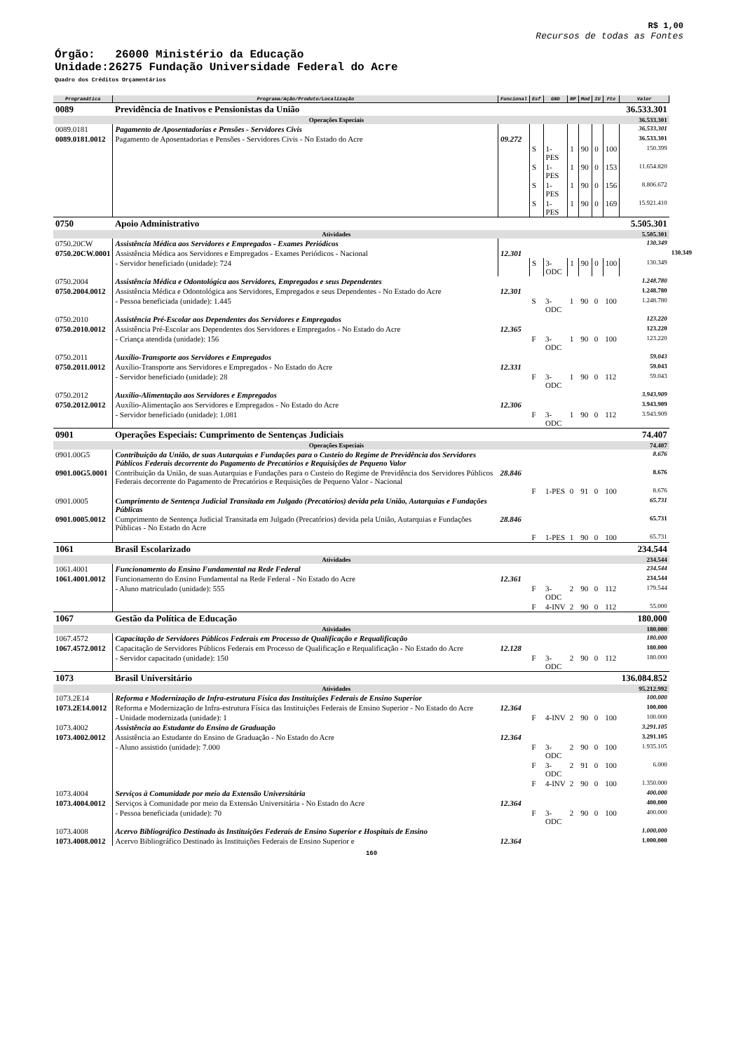R$ 1,00
Recursos de todas as Fontes
Órgão: 26000 Ministério da Educação
Unidade:26275 Fundação Universidade Federal do Acre
Quadro dos Créditos Orçamentários
| Programática | Programa/Ação/Produto/Localização | Funcional | Esf | GND | RP | Mod | IU | Fte | Valor | |
| --- | --- | --- | --- | --- | --- | --- | --- | --- | --- | --- |
| 0089 | Previdência de Inativos e Pensionistas da União | | | | | | | | 36.533.301 | |
| Operações Especiais | | | | | | | | | 36.533.301 | |
| 0089.0181 | Pagamento de Aposentadorias e Pensões - Servidores Civis | | | | | | | | 36.533.301 | |
| 0089.0181.0012 | Pagamento de Aposentadorias e Pensões - Servidores Civis - No Estado do Acre | 09.272 | | | | | | | 36.533.301 | |
| | | | S | 1-PES | 1 | 90 | 0 | 100 | 150.399 | |
| | | | S | 1-PES | 1 | 90 | 0 | 153 | 11.654.820 | |
| | | | S | 1-PES | 1 | 90 | 0 | 156 | 8.806.672 | |
| | | | S | 1-PES | 1 | 90 | 0 | 169 | 15.921.410 | |
| 0750 | Apoio Administrativo | | | | | | | | 5.505.301 | |
| Atividades | | | | | | | | | 5.505.301 | |
| 0750.20CW | Assistência Médica aos Servidores e Empregados - Exames Periódicos | | | | | | | | 130.349 | |
| 0750.20CW.0001 | Assistência Médica aos Servidores e Empregados - Exames Periódicos - Nacional | 12.301 | | | | | | | | 130.349 |
| | - Servidor beneficiado (unidade): 724 | | S | 3-ODC | 1 | 90 | 0 | 100 | 130.349 | |
| 0750.2004 | Assistência Médica e Odontológica aos Servidores, Empregados e seus Dependentes | | | | | | | | 1.248.780 | |
| 0750.2004.0012 | Assistência Médica e Odontológica aos Servidores, Empregados e seus Dependentes - No Estado do Acre | 12.301 | | | | | | | 1.248.780 | |
| | - Pessoa beneficiada (unidade): 1.445 | | S | 3-ODC | 1 | 90 | 0 | 100 | 1.248.780 | |
| 0750.2010 | Assistência Pré-Escolar aos Dependentes dos Servidores e Empregados | | | | | | | | 123.220 | |
| 0750.2010.0012 | Assistência Pré-Escolar aos Dependentes dos Servidores e Empregados - No Estado do Acre | 12.365 | | | | | | | 123.220 | |
| | - Criança atendida (unidade): 156 | | F | 3-ODC | 1 | 90 | 0 | 100 | 123.220 | |
| 0750.2011 | Auxílio-Transporte aos Servidores e Empregados | | | | | | | | 59.043 | |
| 0750.2011.0012 | Auxílio-Transporte aos Servidores e Empregados - No Estado do Acre | 12.331 | | | | | | | 59.043 | |
| | - Servidor beneficiado (unidade): 28 | | F | 3-ODC | 1 | 90 | 0 | 112 | 59.043 | |
| 0750.2012 | Auxílio-Alimentação aos Servidores e Empregados | | | | | | | | 3.943.909 | |
| 0750.2012.0012 | Auxílio-Alimentação aos Servidores e Empregados - No Estado do Acre | 12.306 | | | | | | | 3.943.909 | |
| | - Servidor beneficiado (unidade): 1.081 | | F | 3-ODC | 1 | 90 | 0 | 112 | 3.943.909 | |
| 0901 | Operações Especiais: Cumprimento de Sentenças Judiciais | | | | | | | | 74.407 | |
| Operações Especiais | | | | | | | | | 74.407 | |
| 0901.00G5 | Contribuição da União, de suas Autarquias e Fundações para o Custeio do Regime de Previdência dos Servidores Públicos Federais decorrente do Pagamento de Precatórios e Requisições de Pequeno Valor | | | | | | | | 8.676 | |
| 0901.00G5.0001 | Contribuição da União, de suas Autarquias e Fundações para o Custeio do Regime de Previdência dos Servidores Públicos Federais decorrente do Pagamento de Precatórios e Requisições de Pequeno Valor - Nacional | 28.846 | | | | | | | 8.676 | |
| | | | F | 1-PES | 0 | 91 | 0 | 100 | 8.676 | |
| 0901.0005 | Cumprimento de Sentença Judicial Transitada em Julgado (Precatórios) devida pela União, Autarquias e Fundações Públicas | | | | | | | | 65.731 | |
| 0901.0005.0012 | Cumprimento de Sentença Judicial Transitada em Julgado (Precatórios) devida pela União, Autarquias e Fundações Públicas - No Estado do Acre | 28.846 | | | | | | | 65.731 | |
| | | | F | 1-PES | 1 | 90 | 0 | 100 | 65.731 | |
| 1061 | Brasil Escolarizado | | | | | | | | 234.544 | |
| Atividades | | | | | | | | | 234.544 | |
| 1061.4001 | Funcionamento do Ensino Fundamental na Rede Federal | | | | | | | | 234.544 | |
| 1061.4001.0012 | Funcionamento do Ensino Fundamental na Rede Federal - No Estado do Acre | 12.361 | | | | | | | 234.544 | |
| | - Aluno matriculado (unidade): 555 | | F | 3-ODC | 2 | 90 | 0 | 112 | 179.544 | |
| | | | F | 4-INV | 2 | 90 | 0 | 112 | 55.000 | |
| 1067 | Gestão da Política de Educação | | | | | | | | 180.000 | |
| Atividades | | | | | | | | | 180.000 | |
| 1067.4572 | Capacitação de Servidores Públicos Federais em Processo de Qualificação e Requalificação | | | | | | | | 180.000 | |
| 1067.4572.0012 | Capacitação de Servidores Públicos Federais em Processo de Qualificação e Requalificação - No Estado do Acre | 12.128 | | | | | | | 180.000 | |
| | - Servidor capacitado (unidade): 150 | | F | 3-ODC | 2 | 90 | 0 | 112 | 180.000 | |
| 1073 | Brasil Universitário | | | | | | | | 136.084.852 | |
| Atividades | | | | | | | | | 95.212.992 | |
| 1073.2E14 | Reforma e Modernização de Infra-estrutura Física das Instituições Federais de Ensino Superior | | | | | | | | 100.000 | |
| 1073.2E14.0012 | Reforma e Modernização de Infra-estrutura Física das Instituições Federais de Ensino Superior - No Estado do Acre | 12.364 | | | | | | | 100.000 | |
| | - Unidade modernizada (unidade): 1 | | F | 4-INV | 2 | 90 | 0 | 100 | 100.000 | |
| 1073.4002 | Assistência ao Estudante do Ensino de Graduação | | | | | | | | 3.291.105 | |
| 1073.4002.0012 | Assistência ao Estudante do Ensino de Graduação - No Estado do Acre | 12.364 | | | | | | | 3.291.105 | |
| | - Aluno assistido (unidade): 7.000 | | F | 3-ODC | 2 | 90 | 0 | 100 | 1.935.105 | |
| | | | F | 3-ODC | 2 | 91 | 0 | 100 | 6.000 | |
| | | | F | 4-INV | 2 | 90 | 0 | 100 | 1.350.000 | |
| 1073.4004 | Serviços à Comunidade por meio da Extensão Universitária | | | | | | | | 400.000 | |
| 1073.4004.0012 | Serviços à Comunidade por meio da Extensão Universitária - No Estado do Acre | 12.364 | | | | | | | 400.000 | |
| | - Pessoa beneficiada (unidade): 70 | | F | 3-ODC | 2 | 90 | 0 | 100 | 400.000 | |
| 1073.4008 | Acervo Bibliográfico Destinado às Instituições Federais de Ensino Superior e Hospitais de Ensino | | | | | | | | 1.000.000 | |
| 1073.4008.0012 | Acervo Bibliográfico Destinado às Instituições Federais de Ensino Superior e | 12.364 | | | | | | | 1.000.000 | |
160